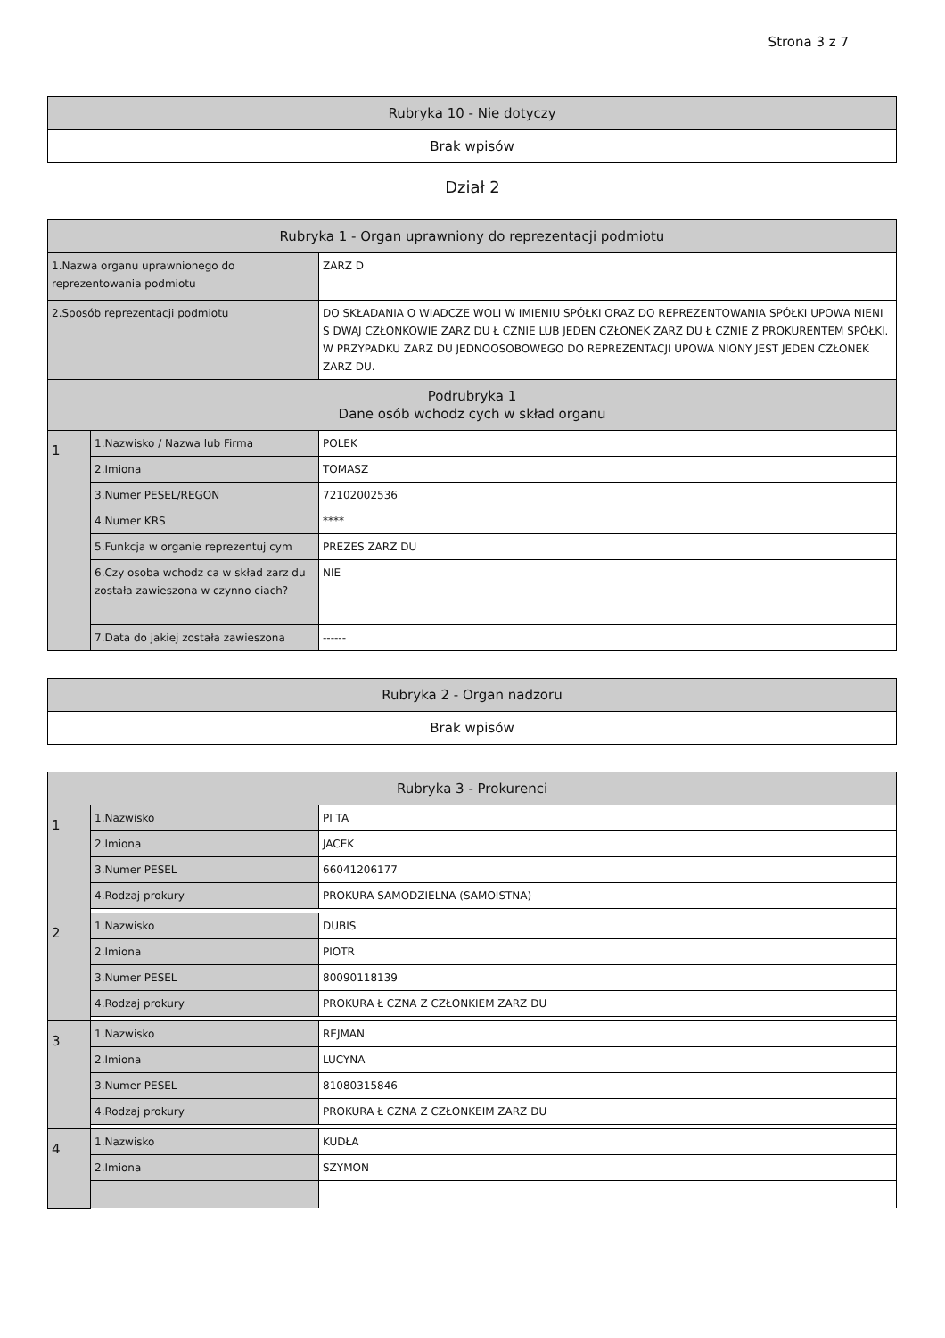Strona 3 z 7
| Rubryka 10 - Nie dotyczy |
| Brak wpisów |
Dział 2
| Rubryka 1 - Organ uprawniony do reprezentacji podmiotu | | |
| 1.Nazwa organu uprawnionego do reprezentowania podmiotu | | ZARZ D |
| 2.Sposób reprezentacji podmiotu | | DO SKŁADANIA O WIADCZE WOLI W IMIENIU SPÓŁKI ORAZ DO REPREZENTOWANIA SPÓŁKI UPOWA NIENI S DWAJ CZŁONKOWIE ZARZ DU Ł CZNIE LUB JEDEN CZŁONEK ZARZ DU Ł CZNIE Z PROKURENTEM SPÓŁKI. W PRZYPADKU ZARZ DU JEDNOOSOBOWEGO DO REPREZENTACJI UPOWA NIONY JEST JEDEN CZŁONEK ZARZ DU. |
| Podrubryka 1 Dane osób wchodz cych w skład organu | | |
| 1 | 1.Nazwisko / Nazwa lub Firma | POLEK |
| | 2.Imiona | TOMASZ |
| | 3.Numer PESEL/REGON | 72102002536 |
| | 4.Numer KRS | **** |
| | 5.Funkcja w organie reprezentuj cym | PREZES ZARZ DU |
| | 6.Czy osoba wchodz ca w skład zarz du została zawieszona w czynno ciach? | NIE |
| | 7.Data do jakiej została zawieszona | ------ |
| Rubryka 2 - Organ nadzoru |
| Brak wpisów |
| Rubryka 3 - Prokurenci | | |
| 1 | 1.Nazwisko | PI TA |
| | 2.Imiona | JACEK |
| | 3.Numer PESEL | 66041206177 |
| | 4.Rodzaj prokury | PROKURA SAMODZIELNA (SAMOISTNA) |
| 2 | 1.Nazwisko | DUBIS |
| | 2.Imiona | PIOTR |
| | 3.Numer PESEL | 80090118139 |
| | 4.Rodzaj prokury | PROKURA Ł CZNA Z CZŁONKIEM ZARZ DU |
| 3 | 1.Nazwisko | REJMAN |
| | 2.Imiona | LUCYNA |
| | 3.Numer PESEL | 81080315846 |
| | 4.Rodzaj prokury | PROKURA Ł CZNA Z CZŁONKEIM ZARZ DU |
| 4 | 1.Nazwisko | KUDŁA |
| | 2.Imiona | SZYMON |